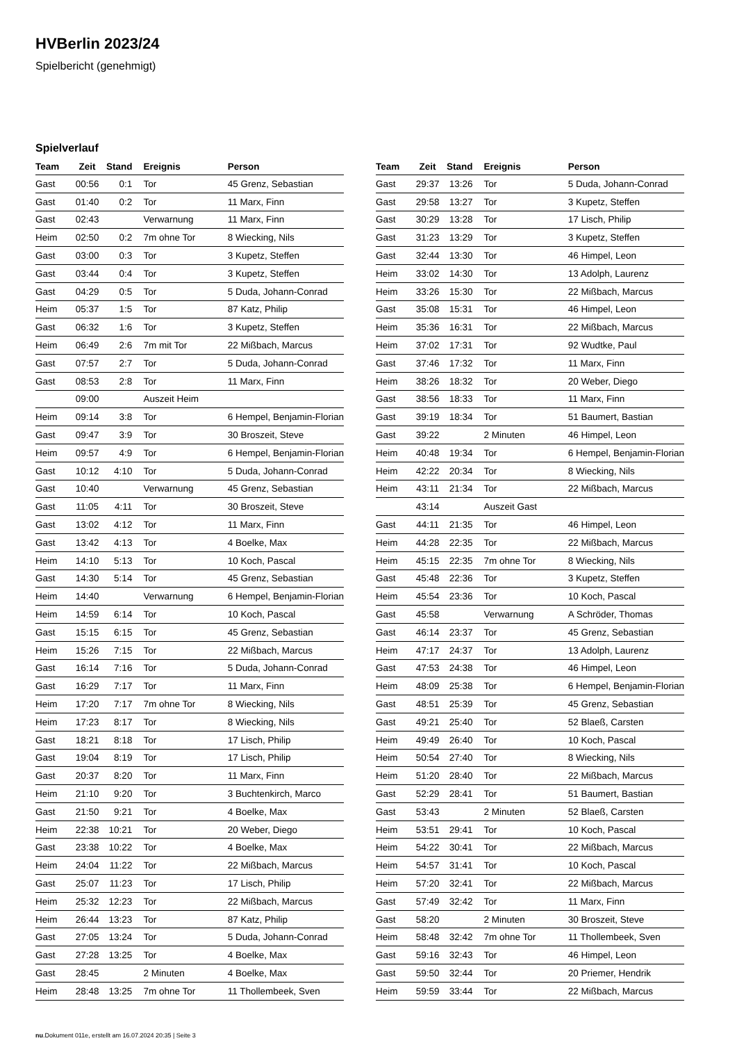HVBerlin 2023/24
Spielbericht (genehmigt)
Spielverlauf
| Team | Zeit | Stand | Ereignis | Person |
| --- | --- | --- | --- | --- |
| Gast | 00:56 | 0:1 | Tor | 45 Grenz, Sebastian |
| Gast | 01:40 | 0:2 | Tor | 11 Marx, Finn |
| Gast | 02:43 | | Verwarnung | 11 Marx, Finn |
| Heim | 02:50 | 0:2 | 7m ohne Tor | 8 Wiecking, Nils |
| Gast | 03:00 | 0:3 | Tor | 3 Kupetz, Steffen |
| Gast | 03:44 | 0:4 | Tor | 3 Kupetz, Steffen |
| Gast | 04:29 | 0:5 | Tor | 5 Duda, Johann-Conrad |
| Heim | 05:37 | 1:5 | Tor | 87 Katz, Philip |
| Gast | 06:32 | 1:6 | Tor | 3 Kupetz, Steffen |
| Heim | 06:49 | 2:6 | 7m mit Tor | 22 Mißbach, Marcus |
| Gast | 07:57 | 2:7 | Tor | 5 Duda, Johann-Conrad |
| Gast | 08:53 | 2:8 | Tor | 11 Marx, Finn |
| | 09:00 | | Auszeit Heim | |
| Heim | 09:14 | 3:8 | Tor | 6 Hempel, Benjamin-Florian |
| Gast | 09:47 | 3:9 | Tor | 30 Broszeit, Steve |
| Heim | 09:57 | 4:9 | Tor | 6 Hempel, Benjamin-Florian |
| Gast | 10:12 | 4:10 | Tor | 5 Duda, Johann-Conrad |
| Gast | 10:40 | | Verwarnung | 45 Grenz, Sebastian |
| Gast | 11:05 | 4:11 | Tor | 30 Broszeit, Steve |
| Gast | 13:02 | 4:12 | Tor | 11 Marx, Finn |
| Gast | 13:42 | 4:13 | Tor | 4 Boelke, Max |
| Heim | 14:10 | 5:13 | Tor | 10 Koch, Pascal |
| Gast | 14:30 | 5:14 | Tor | 45 Grenz, Sebastian |
| Heim | 14:40 | | Verwarnung | 6 Hempel, Benjamin-Florian |
| Heim | 14:59 | 6:14 | Tor | 10 Koch, Pascal |
| Gast | 15:15 | 6:15 | Tor | 45 Grenz, Sebastian |
| Heim | 15:26 | 7:15 | Tor | 22 Mißbach, Marcus |
| Gast | 16:14 | 7:16 | Tor | 5 Duda, Johann-Conrad |
| Gast | 16:29 | 7:17 | Tor | 11 Marx, Finn |
| Heim | 17:20 | 7:17 | 7m ohne Tor | 8 Wiecking, Nils |
| Heim | 17:23 | 8:17 | Tor | 8 Wiecking, Nils |
| Gast | 18:21 | 8:18 | Tor | 17 Lisch, Philip |
| Gast | 19:04 | 8:19 | Tor | 17 Lisch, Philip |
| Gast | 20:37 | 8:20 | Tor | 11 Marx, Finn |
| Heim | 21:10 | 9:20 | Tor | 3 Buchtenkirch, Marco |
| Gast | 21:50 | 9:21 | Tor | 4 Boelke, Max |
| Heim | 22:38 | 10:21 | Tor | 20 Weber, Diego |
| Gast | 23:38 | 10:22 | Tor | 4 Boelke, Max |
| Heim | 24:04 | 11:22 | Tor | 22 Mißbach, Marcus |
| Gast | 25:07 | 11:23 | Tor | 17 Lisch, Philip |
| Heim | 25:32 | 12:23 | Tor | 22 Mißbach, Marcus |
| Heim | 26:44 | 13:23 | Tor | 87 Katz, Philip |
| Gast | 27:05 | 13:24 | Tor | 5 Duda, Johann-Conrad |
| Gast | 27:28 | 13:25 | Tor | 4 Boelke, Max |
| Gast | 28:45 | | 2 Minuten | 4 Boelke, Max |
| Heim | 28:48 | 13:25 | 7m ohne Tor | 11 Thollembeek, Sven |
| Team | Zeit | Stand | Ereignis | Person |
| --- | --- | --- | --- | --- |
| Gast | 29:37 | 13:26 | Tor | 5 Duda, Johann-Conrad |
| Gast | 29:58 | 13:27 | Tor | 3 Kupetz, Steffen |
| Gast | 30:29 | 13:28 | Tor | 17 Lisch, Philip |
| Gast | 31:23 | 13:29 | Tor | 3 Kupetz, Steffen |
| Gast | 32:44 | 13:30 | Tor | 46 Himpel, Leon |
| Heim | 33:02 | 14:30 | Tor | 13 Adolph, Laurenz |
| Heim | 33:26 | 15:30 | Tor | 22 Mißbach, Marcus |
| Gast | 35:08 | 15:31 | Tor | 46 Himpel, Leon |
| Heim | 35:36 | 16:31 | Tor | 22 Mißbach, Marcus |
| Heim | 37:02 | 17:31 | Tor | 92 Wudtke, Paul |
| Gast | 37:46 | 17:32 | Tor | 11 Marx, Finn |
| Heim | 38:26 | 18:32 | Tor | 20 Weber, Diego |
| Gast | 38:56 | 18:33 | Tor | 11 Marx, Finn |
| Gast | 39:19 | 18:34 | Tor | 51 Baumert, Bastian |
| Gast | 39:22 | | 2 Minuten | 46 Himpel, Leon |
| Heim | 40:48 | 19:34 | Tor | 6 Hempel, Benjamin-Florian |
| Heim | 42:22 | 20:34 | Tor | 8 Wiecking, Nils |
| Heim | 43:11 | 21:34 | Tor | 22 Mißbach, Marcus |
| | 43:14 | | Auszeit Gast | |
| Gast | 44:11 | 21:35 | Tor | 46 Himpel, Leon |
| Heim | 44:28 | 22:35 | Tor | 22 Mißbach, Marcus |
| Heim | 45:15 | 22:35 | 7m ohne Tor | 8 Wiecking, Nils |
| Gast | 45:48 | 22:36 | Tor | 3 Kupetz, Steffen |
| Heim | 45:54 | 23:36 | Tor | 10 Koch, Pascal |
| Gast | 45:58 | | Verwarnung | A Schröder, Thomas |
| Gast | 46:14 | 23:37 | Tor | 45 Grenz, Sebastian |
| Heim | 47:17 | 24:37 | Tor | 13 Adolph, Laurenz |
| Gast | 47:53 | 24:38 | Tor | 46 Himpel, Leon |
| Heim | 48:09 | 25:38 | Tor | 6 Hempel, Benjamin-Florian |
| Gast | 48:51 | 25:39 | Tor | 45 Grenz, Sebastian |
| Gast | 49:21 | 25:40 | Tor | 52 Blaeß, Carsten |
| Heim | 49:49 | 26:40 | Tor | 10 Koch, Pascal |
| Heim | 50:54 | 27:40 | Tor | 8 Wiecking, Nils |
| Heim | 51:20 | 28:40 | Tor | 22 Mißbach, Marcus |
| Gast | 52:29 | 28:41 | Tor | 51 Baumert, Bastian |
| Gast | 53:43 | | 2 Minuten | 52 Blaeß, Carsten |
| Heim | 53:51 | 29:41 | Tor | 10 Koch, Pascal |
| Heim | 54:22 | 30:41 | Tor | 22 Mißbach, Marcus |
| Heim | 54:57 | 31:41 | Tor | 10 Koch, Pascal |
| Heim | 57:20 | 32:41 | Tor | 22 Mißbach, Marcus |
| Gast | 57:49 | 32:42 | Tor | 11 Marx, Finn |
| Gast | 58:20 | | 2 Minuten | 30 Broszeit, Steve |
| Heim | 58:48 | 32:42 | 7m ohne Tor | 11 Thollembeek, Sven |
| Gast | 59:16 | 32:43 | Tor | 46 Himpel, Leon |
| Gast | 59:50 | 32:44 | Tor | 20 Priemer, Hendrik |
| Heim | 59:59 | 33:44 | Tor | 22 Mißbach, Marcus |
nu.Dokument 011e, erstellt am 16.07.2024 20:35 | Seite 3